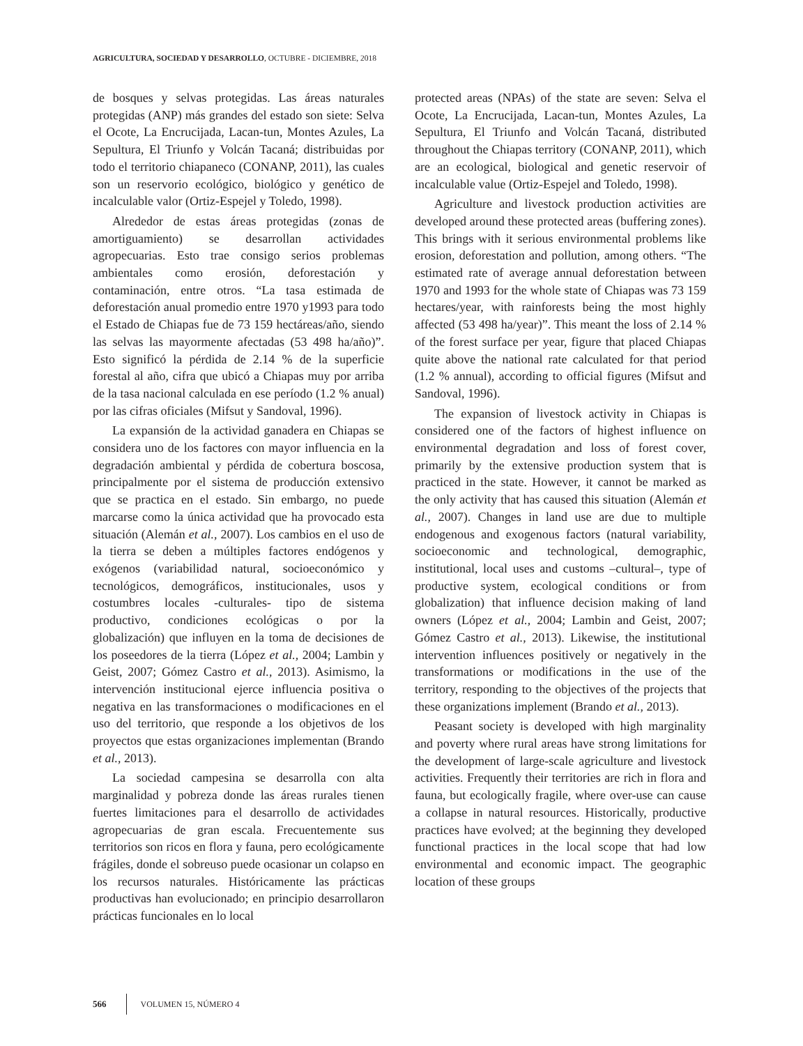AGRICULTURA, SOCIEDAD Y DESARROLLO, OCTUBRE - DICIEMBRE, 2018
de bosques y selvas protegidas. Las áreas naturales protegidas (ANP) más grandes del estado son siete: Selva el Ocote, La Encrucijada, Lacan-tun, Montes Azules, La Sepultura, El Triunfo y Volcán Tacaná; distribuidas por todo el territorio chiapaneco (CONANP, 2011), las cuales son un reservorio ecológico, biológico y genético de incalculable valor (Ortiz-Espejel y Toledo, 1998).
Alrededor de estas áreas protegidas (zonas de amortiguamiento) se desarrollan actividades agropecuarias. Esto trae consigo serios problemas ambientales como erosión, deforestación y contaminación, entre otros. “La tasa estimada de deforestación anual promedio entre 1970 y1993 para todo el Estado de Chiapas fue de 73 159 hectáreas/año, siendo las selvas las mayormente afectadas (53 498 ha/año)”. Esto significó la pérdida de 2.14 % de la superficie forestal al año, cifra que ubicó a Chiapas muy por arriba de la tasa nacional calculada en ese período (1.2 % anual) por las cifras oficiales (Mifsut y Sandoval, 1996).
La expansión de la actividad ganadera en Chiapas se considera uno de los factores con mayor influencia en la degradación ambiental y pérdida de cobertura boscosa, principalmente por el sistema de producción extensivo que se practica en el estado. Sin embargo, no puede marcarse como la única actividad que ha provocado esta situación (Alemán et al., 2007). Los cambios en el uso de la tierra se deben a múltiples factores endógenos y exógenos (variabilidad natural, socioeconómico y tecnológicos, demográficos, institucionales, usos y costumbres locales -culturales- tipo de sistema productivo, condiciones ecológicas o por la globalización) que influyen en la toma de decisiones de los poseedores de la tierra (López et al., 2004; Lambin y Geist, 2007; Gómez Castro et al., 2013). Asimismo, la intervención institucional ejerce influencia positiva o negativa en las transformaciones o modificaciones en el uso del territorio, que responde a los objetivos de los proyectos que estas organizaciones implementan (Brando et al., 2013).
La sociedad campesina se desarrolla con alta marginalidad y pobreza donde las áreas rurales tienen fuertes limitaciones para el desarrollo de actividades agropecuarias de gran escala. Frecuentemente sus territorios son ricos en flora y fauna, pero ecológicamente frágiles, donde el sobreuso puede ocasionar un colapso en los recursos naturales. Históricamente las prácticas productivas han evolucionado; en principio desarrollaron prácticas funcionales en lo local
protected areas (NPAs) of the state are seven: Selva el Ocote, La Encrucijada, Lacan-tun, Montes Azules, La Sepultura, El Triunfo and Volcán Tacaná, distributed throughout the Chiapas territory (CONANP, 2011), which are an ecological, biological and genetic reservoir of incalculable value (Ortiz-Espejel and Toledo, 1998).
Agriculture and livestock production activities are developed around these protected areas (buffering zones). This brings with it serious environmental problems like erosion, deforestation and pollution, among others. “The estimated rate of average annual deforestation between 1970 and 1993 for the whole state of Chiapas was 73 159 hectares/year, with rainforests being the most highly affected (53 498 ha/year)”. This meant the loss of 2.14 % of the forest surface per year, figure that placed Chiapas quite above the national rate calculated for that period (1.2 % annual), according to official figures (Mifsut and Sandoval, 1996).
The expansion of livestock activity in Chiapas is considered one of the factors of highest influence on environmental degradation and loss of forest cover, primarily by the extensive production system that is practiced in the state. However, it cannot be marked as the only activity that has caused this situation (Alemán et al., 2007). Changes in land use are due to multiple endogenous and exogenous factors (natural variability, socioeconomic and technological, demographic, institutional, local uses and customs –cultural–, type of productive system, ecological conditions or from globalization) that influence decision making of land owners (López et al., 2004; Lambin and Geist, 2007; Gómez Castro et al., 2013). Likewise, the institutional intervention influences positively or negatively in the transformations or modifications in the use of the territory, responding to the objectives of the projects that these organizations implement (Brando et al., 2013).
Peasant society is developed with high marginality and poverty where rural areas have strong limitations for the development of large-scale agriculture and livestock activities. Frequently their territories are rich in flora and fauna, but ecologically fragile, where over-use can cause a collapse in natural resources. Historically, productive practices have evolved; at the beginning they developed functional practices in the local scope that had low environmental and economic impact. The geographic location of these groups
566 VOLUMEN 15, NÚMERO 4